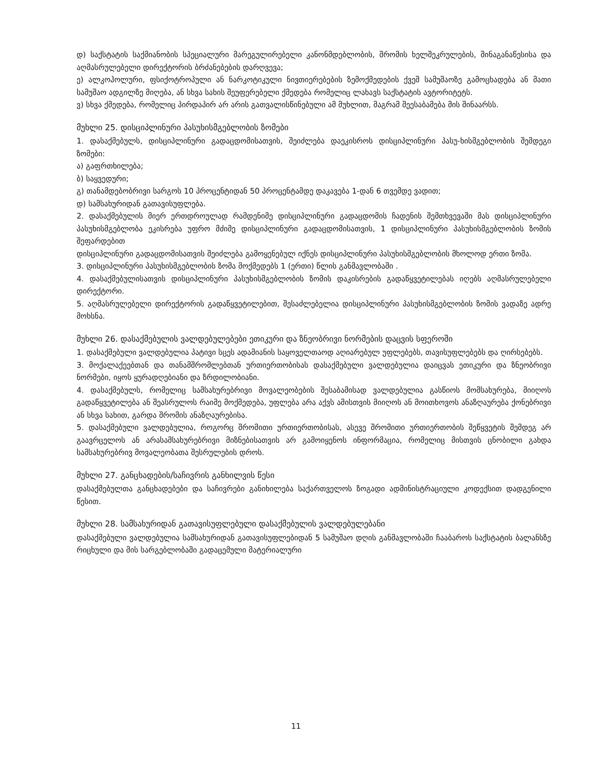დ) საქსტატის საქმიანობის სპეციალური მარეგულირებელი კანონმდებლობის, შრომის ხელშეკრულების, შინაგანაწესისა და აღმასრულებელი დირექტორის ბრძანებების დარღვევა;
ე) ალკოჰოლური, ფსიქოტროპული ან ნარკოტიკული ნივთიერებების ზემოქმედების ქვეშ სამუშაოზე გამოცხადება ან მათი სამუშაო ადგილზე მიღება, ან სხვა სახის შეუფერებელი ქმედება რომელიც ლახავს საქსტატის ავტორიტეტს.
ვ) სხვა ქმედება, რომელიც პირდაპირ არ არის გათვალისწინებული ამ მუხლით, მაგრამ შეესაბამება მის შინაარსს.
მუხლი 25. დისციპლინური პასუხისმგებლობის ზომები
1. დასაქმებულს, დისციპლინური გადაცდომისათვის, შეიძლება დაეკისროს დისციპლინური პასუ-ხისმგებლობის შემდეგი ზომები:
ა) გაფრთხილება;
ბ) საყვედური;
გ) თანამდებობრივი სარგოს 10 პროცენტიდან 50 პროცენტამდე დაკავება 1-დან 6 თვემდე ვადით;
დ) სამსახურიდან გათავისუფლება.
2. დასაქმებულის მიერ ერთდროულად რამდენიმე დისციპლინური გადაცდომის ჩადენის შემთხვევაში მას დისციპლინური პასუხისმგებლობა ეკისრება უფრო მძიმე დისციპლინური გადაცდომისათვის, 1 დისციპლინური პასუხისმგებლობის ზომის შეფარდებით
დისციპლინური გადაცდომისათვის შეიძლება გამოყენებულ იქნეს დისციპლინური პასუხისმგებლობის მხოლოდ ერთი ზომა.
3. დისციპლინური პასუხისმგებლობის ზომა მოქმედებს 1 (ერთი) წლის განმავლობაში .
4. დასაქმებულისათვის დისციპლინური პასუხისმგებლობის ზომის დაკისრების გადაწყვეტილებას იღებს აღმასრულებელი დირექტორი.
5. აღმასრულებელი დირექტორის გადაწყვეტილებით, შესაძლებელია დისციპლინური პასუხისმგებლობის ზომის ვადაზე ადრე მოხსნა.
მუხლი 26. დასაქმებულის ვალდებულებები ეთიკური და ზნეობრივი ნორმების დაცვის სფეროში
1. დასაქმებული ვალდებულია პატივი სცეს ადამიანის საყოველთაოდ აღიარებულ უფლებებს, თავისუფლებებს და ღირსებებს.
3. მოქალაქეებთან და თანამშრომლებთან ურთიერთობისას დასაქმებული ვალდებულია დაიცვას ეთიკური და ზნეობრივი ნორმები, იყოს ყურადღებიანი და ზრდილობიანი.
4. დასაქმებულს, რომელიც სამსახურებრივი მოვალეობების შესაბამისად ვალდებულია გასწიოს მომსახურება, მიიღოს გადაწყვეტილება ან შეასრულოს რაიმე მოქმედება, უფლება არა აქვს ამისთვის მიიღოს ან მოითხოვოს ანაზღაურება ქონებრივი ან სხვა სახით, გარდა შრომის ანაზღაურებისა.
5. დასაქმებული ვალდებულია, როგორც შრომითი ურთიერთობისას, ასევე შრომითი ურთიერთობის შეწყვეტის შემდეგ არ გაავრცელოს ან არასამსახურებრივი მიზნებისათვის არ გამოიყენოს ინფორმაცია, რომელიც მისთვის ცნობილი გახდა სამსახურებრივ მოვალეობათა შესრულების დროს.
მუხლი 27. განცხადების/საჩივრის განხილვის წესი
დასაქმებულთა განცხადებები და საჩივრები განიხილება საქართველოს ზოგადი ადმინისტრაციული კოდექსით დადგენილი წესით.
მუხლი 28. სამსახურიდან გათავისუფლებული დასაქმებულის ვალდებულებანი
დასაქმებული ვალდებულია სამსახურიდან გათავისუფლებიდან 5 სამუშაო დღის განმავლობაში ჩააბაროს საქსტატის ბალანსზე რიცხული და მის სარგებლობაში გადაცემული მატერიალური
11